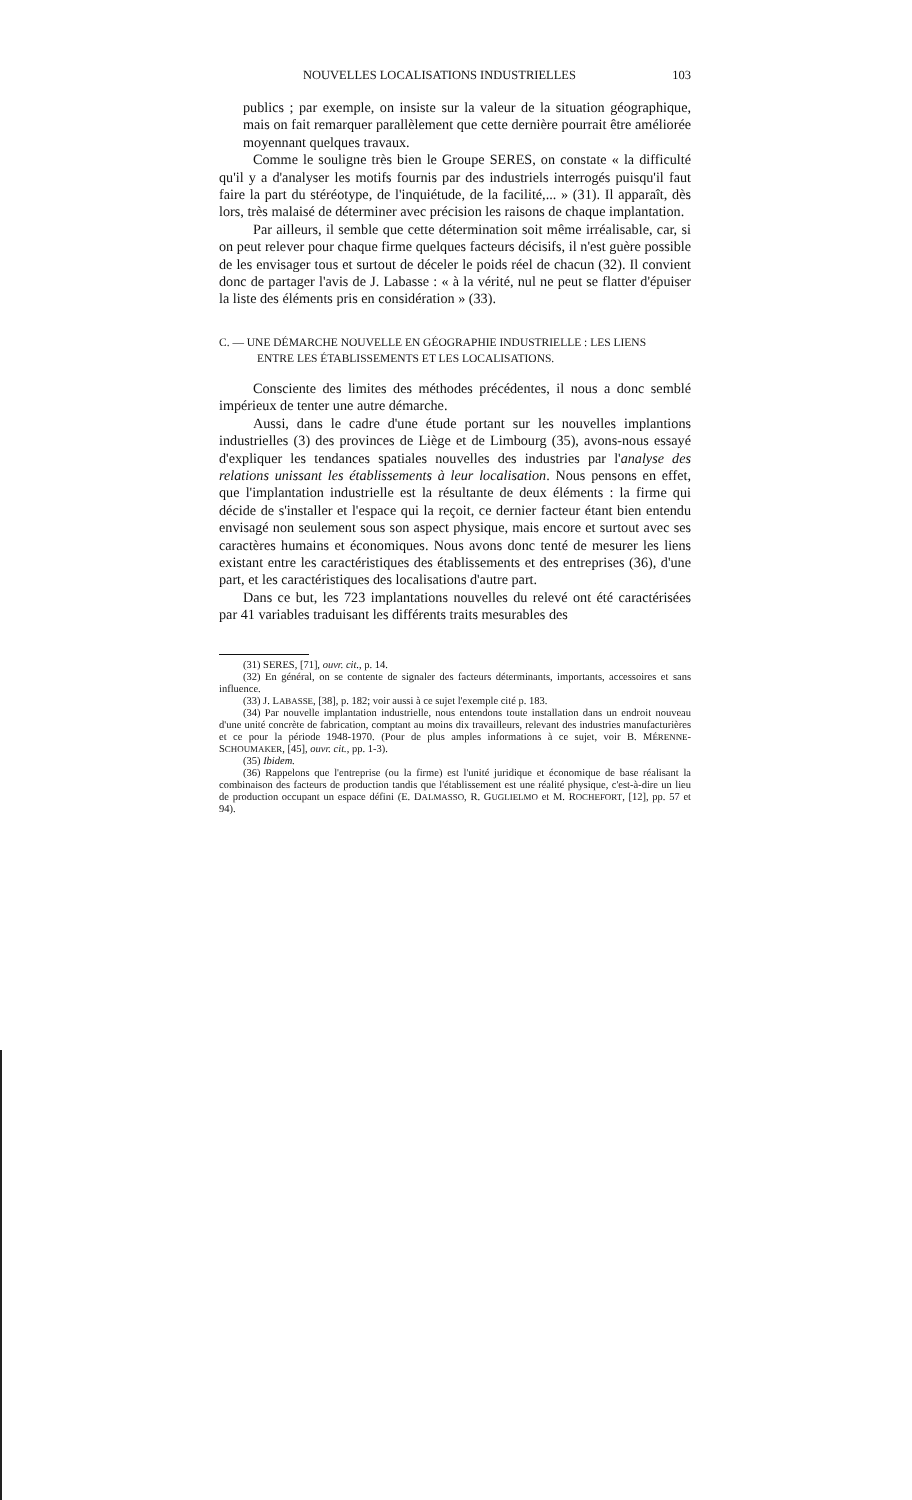NOUVELLES LOCALISATIONS INDUSTRIELLES 103
publics ; par exemple, on insiste sur la valeur de la situation géographique, mais on fait remarquer parallèlement que cette dernière pourrait être améliorée moyennant quelques travaux.
Comme le souligne très bien le Groupe SERES, on constate « la difficulté qu'il y a d'analyser les motifs fournis par des industriels interrogés puisqu'il faut faire la part du stéréotype, de l'inquiétude, de la facilité,... » (31). Il apparaît, dès lors, très malaisé de déterminer avec précision les raisons de chaque implantation.
Par ailleurs, il semble que cette détermination soit même irréalisable, car, si on peut relever pour chaque firme quelques facteurs décisifs, il n'est guère possible de les envisager tous et surtout de déceler le poids réel de chacun (32). Il convient donc de partager l'avis de J. Labasse : « à la vérité, nul ne peut se flatter d'épuiser la liste des éléments pris en considération » (33).
C. — UNE DÉMARCHE NOUVELLE EN GÉOGRAPHIE INDUSTRIELLE : LES LIENS
ENTRE LES ÉTABLISSEMENTS ET LES LOCALISATIONS.
Consciente des limites des méthodes précédentes, il nous a donc semblé impérieux de tenter une autre démarche.
Aussi, dans le cadre d'une étude portant sur les nouvelles implantions industrielles (3) des provinces de Liège et de Limbourg (35), avons-nous essayé d'expliquer les tendances spatiales nouvelles des industries par l'analyse des relations unissant les établissements à leur localisation. Nous pensons en effet, que l'implantation industrielle est la résultante de deux éléments : la firme qui décide de s'installer et l'espace qui la reçoit, ce dernier facteur étant bien entendu envisagé non seulement sous son aspect physique, mais encore et surtout avec ses caractères humains et économiques. Nous avons donc tenté de mesurer les liens existant entre les caractéristiques des établissements et des entreprises (36), d'une part, et les caractéristiques des localisations d'autre part.
Dans ce but, les 723 implantations nouvelles du relevé ont été caractérisées par 41 variables traduisant les différents traits mesurables des
(31) SERES, [71], ouvr. cit., p. 14.
(32) En général, on se contente de signaler des facteurs déterminants, importants, accessoires et sans influence.
(33) J. LABASSE, [38], p. 182; voir aussi à ce sujet l'exemple cité p. 183.
(34) Par nouvelle implantation industrielle, nous entendons toute installation dans un endroit nouveau d'une unité concrète de fabrication, comptant au moins dix travailleurs, relevant des industries manufacturières et ce pour la période 1948-1970. (Pour de plus amples informations à ce sujet, voir B. MÉRENNE-SCHOUMAKER, [45], ouvr. cit., pp. 1-3).
(35) Ibidem.
(36) Rappelons que l'entreprise (ou la firme) est l'unité juridique et économique de base réalisant la combinaison des facteurs de production tandis que l'établissement est une réalité physique, c'est-à-dire un lieu de production occupant un espace défini (E. DALMASSO, R. GUGLIELMO et M. ROCHEFORT, [12], pp. 57 et 94).